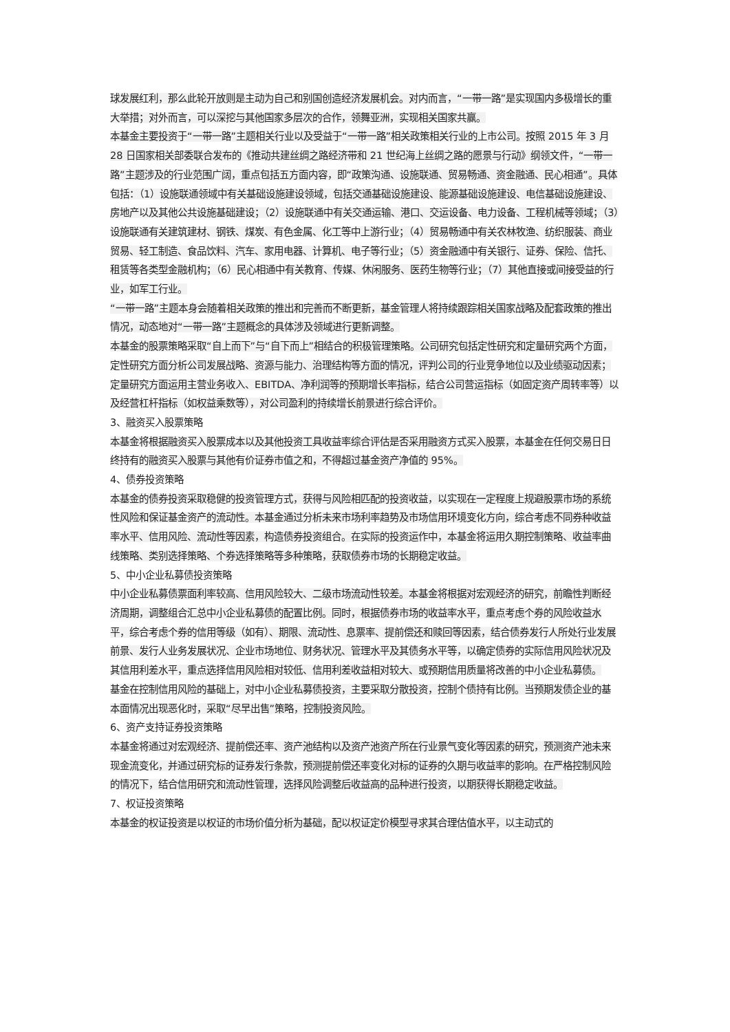球发展红利，那么此轮开放则是主动为自己和别国创造经济发展机会。对内而言，“一带一路”是实现国内多极增长的重大举措；对外而言，可以深挖与其他国家多层次的合作，领舞亚洲，实现相关国家共赢。
本基金主要投资于“一带一路”主题相关行业以及受益于“一带一路”相关政策相关行业的上市公司。按照 2015 年 3 月 28 日国家相关部委联合发布的《推动共建丝绸之路经济带和 21 世纪海上丝绸之路的愿景与行动》纲领文件，“一带一路”主题涉及的行业范围广阔，重点包括五方面内容，即“政策沟通、设施联通、贸易畅通、资金融通、民心相通”。具体包括：（1）设施联通领域中有关基础设施建设领域，包括交通基础设施建设、能源基础设施建设、电信基础设施建设、房地产以及其他公共设施基础建设；（2）设施联通中有关交通运输、港口、交运设备、电力设备、工程机械等领域；（3）设施联通有关建筑建材、钢铁、煤炭、有色金属、化工等中上游行业；（4）贸易畅通中有关农林牧渔、纺织服装、商业贸易、轻工制造、食品饮料、汽车、家用电器、计算机、电子等行业；（5）资金融通中有关银行、证券、保险、信托、租赁等各类型金融机构；（6）民心相通中有关教育、传媒、休闲服务、医药生物等行业；（7）其他直接或间接受益的行业，如军工行业。
“一带一路”主题本身会随着相关政策的推出和完善而不断更新，基金管理人将持续跟踪相关国家战略及配套政策的推出情况，动态地对“一带一路”主题概念的具体涉及领域进行更新调整。
本基金的股票策略采取“自上而下”与“自下而上”相结合的积极管理策略。公司研究包括定性研究和定量研究两个方面，定性研究方面分析公司发展战略、资源与能力、治理结构等方面的情况，评判公司的行业竞争地位以及业绩驱动因素；定量研究方面运用主营业务收入、EBITDA、净利润等的预期增长率指标，结合公司营运指标（如固定资产周转率等）以及经营杠杆指标（如权益乘数等），对公司盈利的持续增长前景进行综合评价。
3、融资买入股票策略
本基金将根据融资买入股票成本以及其他投资工具收益率综合评估是否采用融资方式买入股票，本基金在任何交易日日终持有的融资买入股票与其他有价证券市值之和，不得超过基金资产净值的 95%。
4、债券投资策略
本基金的债券投资采取稳健的投资管理方式，获得与风险相匹配的投资收益，以实现在一定程度上规避股票市场的系统性风险和保证基金资产的流动性。本基金通过分析未来市场利率趋势及市场信用环境变化方向，综合考虑不同券种收益率水平、信用风险、流动性等因素，构造债券投资组合。在实际的投资运作中，本基金将运用久期控制策略、收益率曲线策略、类别选择策略、个券选择策略等多种策略，获取债券市场的长期稳定收益。
5、中小企业私募债投资策略
中小企业私募债票面利率较高、信用风险较大、二级市场流动性较差。本基金将根据对宏观经济的研究，前瞻性判断经济周期，调整组合汇总中小企业私募债的配置比例。同时，根据债券市场的收益率水平，重点考虑个券的风险收益水平，综合考虑个券的信用等级（如有）、期限、流动性、息票率、提前偿还和赎回等因素，结合债券发行人所处行业发展前景、发行人业务发展状况、企业市场地位、财务状况、管理水平及其债务水平等，以确定债券的实际信用风险状况及其信用利差水平，重点选择信用风险相对较低、信用利差收益相对较大、或预期信用质量将改善的中小企业私募债。
基金在控制信用风险的基础上，对中小企业私募债投资，主要采取分散投资，控制个债持有比例。当预期发债企业的基本面情况出现恶化时，采取“尽早出售”策略，控制投资风险。
6、资产支持证券投资策略
本基金将通过对宏观经济、提前偿还率、资产池结构以及资产池资产所在行业景气变化等因素的研究，预测资产池未来现金流变化，并通过研究标的证券发行条款，预测提前偿还率变化对标的证券的久期与收益率的影响。在严格控制风险的情况下，结合信用研究和流动性管理，选择风险调整后收益高的品种进行投资，以期获得长期稳定收益。
7、权证投资策略
本基金的权证投资是以权证的市场价值分析为基础，配以权证定价模型寻求其合理估值水平，以主动式的